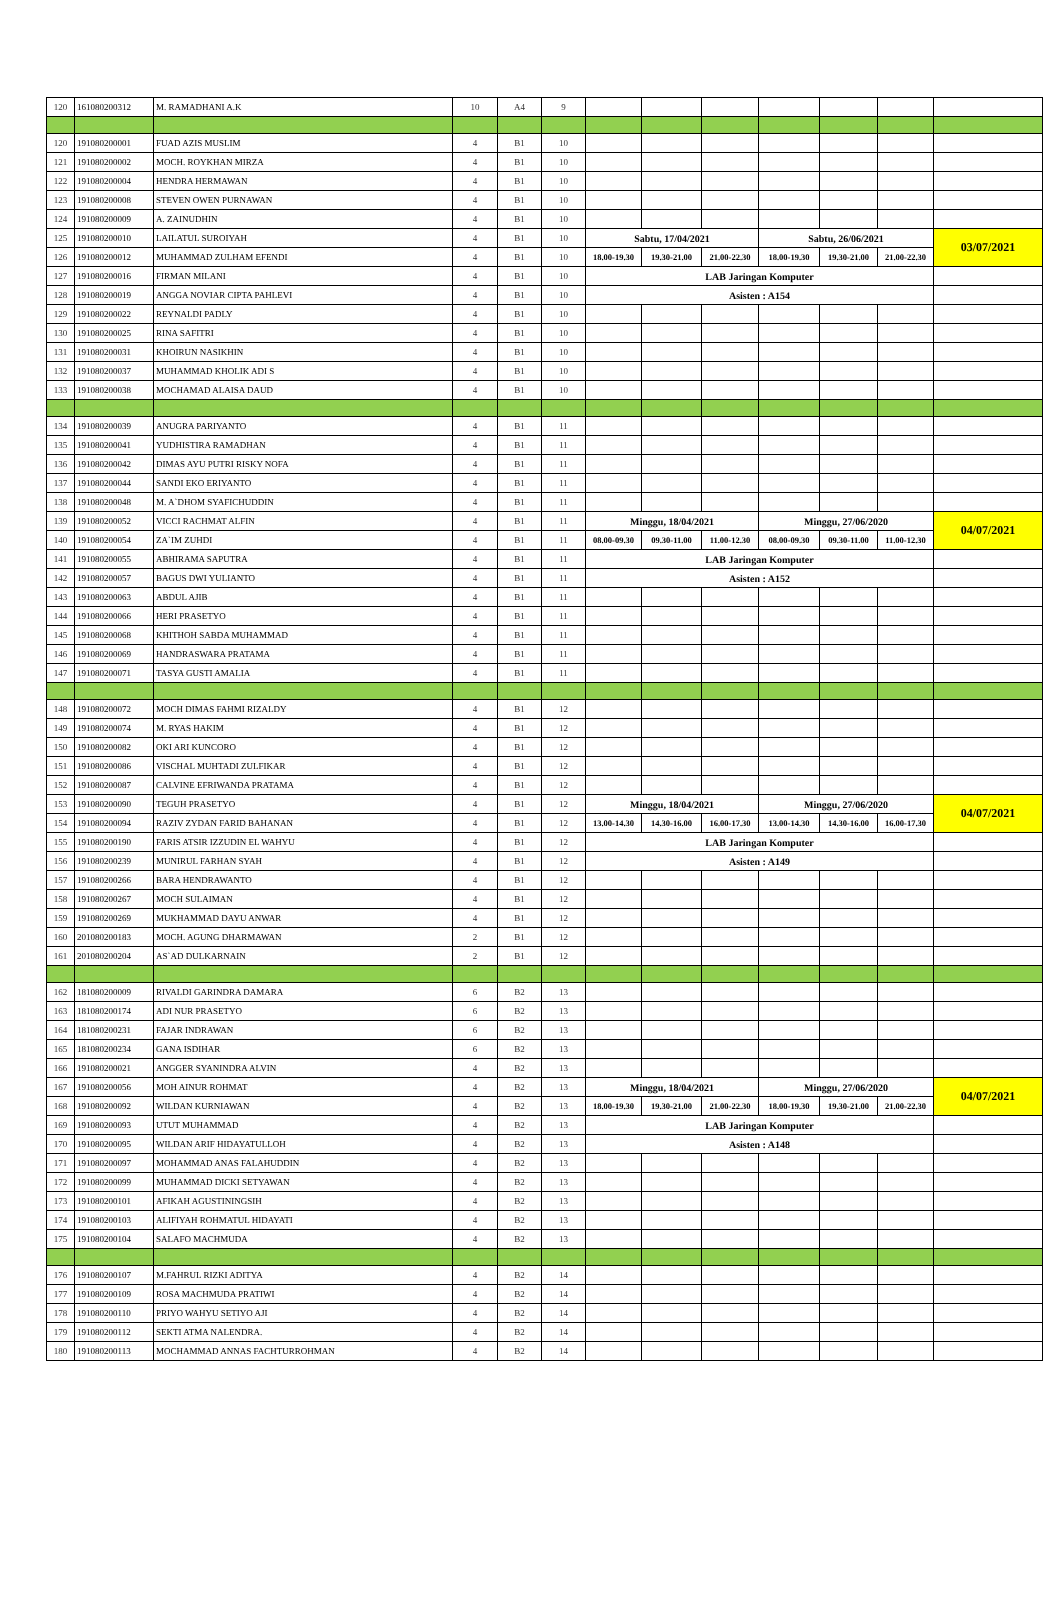| 120 | 161080200312 | M. RAMADHANI A.K | 10 | A4 | 9 | | | | | | | |
| 120 | 191080200001 | FUAD AZIS MUSLIM | 4 | B1 | 10 | | | | | | | |
| 121 | 191080200002 | MOCH. ROYKHAN MIRZA | 4 | B1 | 10 | | | | | | | |
| 122 | 191080200004 | HENDRA HERMAWAN | 4 | B1 | 10 | | | | | | | |
| 123 | 191080200008 | STEVEN OWEN PURNAWAN | 4 | B1 | 10 | | | | | | | |
| 124 | 191080200009 | A. ZAINUDHIN | 4 | B1 | 10 | | | | | | | |
| 125 | 191080200010 | LAILATUL SUROIYAH | 4 | B1 | 10 | Sabtu, 17/04/2021 | | | Sabtu, 26/06/2021 | | | 03/07/2021 |
| 126 | 191080200012 | MUHAMMAD ZULHAM EFENDI | 4 | B1 | 10 | 18.00-19.30 | 19.30-21.00 | 21.00-22.30 | 18.00-19.30 | 19.30-21.00 | 21.00-22.30 | |
| 127 | 191080200016 | FIRMAN MILANI | 4 | B1 | 10 | LAB Jaringan Komputer | | | | | | |
| 128 | 191080200019 | ANGGA NOVIAR CIPTA PAHLEVI | 4 | B1 | 10 | Asisten : A154 | | | | | | |
| 129 | 191080200022 | REYNALDI PADLY | 4 | B1 | 10 | | | | | | | |
| 130 | 191080200025 | RINA SAFITRI | 4 | B1 | 10 | | | | | | | |
| 131 | 191080200031 | KHOIRUN NASIKHIN | 4 | B1 | 10 | | | | | | | |
| 132 | 191080200037 | MUHAMMAD KHOLIK ADI S | 4 | B1 | 10 | | | | | | | |
| 133 | 191080200038 | MOCHAMAD ALAISA DAUD | 4 | B1 | 10 | | | | | | | |
| 134 | 191080200039 | ANUGRA PARIYANTO | 4 | B1 | 11 | | | | | | | |
| 135 | 191080200041 | YUDHISTIRA RAMADHAN | 4 | B1 | 11 | | | | | | | |
| 136 | 191080200042 | DIMAS AYU PUTRI RISKY NOFA | 4 | B1 | 11 | | | | | | | |
| 137 | 191080200044 | SANDI EKO ERIYANTO | 4 | B1 | 11 | | | | | | | |
| 138 | 191080200048 | M. A`DHOM SYAFICHUDDIN | 4 | B1 | 11 | | | | | | | |
| 139 | 191080200052 | VICCI RACHMAT ALFIN | 4 | B1 | 11 | Minggu, 18/04/2021 | | | Minggu, 27/06/2020 | | | 04/07/2021 |
| 140 | 191080200054 | ZA`IM ZUHDI | 4 | B1 | 11 | 08.00-09.30 | 09.30-11.00 | 11.00-12.30 | 08.00-09.30 | 09.30-11.00 | 11.00-12.30 | |
| 141 | 191080200055 | ABHIRAMA SAPUTRA | 4 | B1 | 11 | LAB Jaringan Komputer | | | | | | |
| 142 | 191080200057 | BAGUS DWI YULIANTO | 4 | B1 | 11 | Asisten : A152 | | | | | | |
| 143 | 191080200063 | ABDUL AJIB | 4 | B1 | 11 | | | | | | | |
| 144 | 191080200066 | HERI PRASETYO | 4 | B1 | 11 | | | | | | | |
| 145 | 191080200068 | KHITHOH SABDA MUHAMMAD | 4 | B1 | 11 | | | | | | | |
| 146 | 191080200069 | HANDRASWARA PRATAMA | 4 | B1 | 11 | | | | | | | |
| 147 | 191080200071 | TASYA GUSTI AMALIA | 4 | B1 | 11 | | | | | | | |
| 148 | 191080200072 | MOCH DIMAS FAHMI RIZALDY | 4 | B1 | 12 | | | | | | | |
| 149 | 191080200074 | M. RYAS HAKIM | 4 | B1 | 12 | | | | | | | |
| 150 | 191080200082 | OKI ARI KUNCORO | 4 | B1 | 12 | | | | | | | |
| 151 | 191080200086 | VISCHAL MUHTADI ZULFIKAR | 4 | B1 | 12 | | | | | | | |
| 152 | 191080200087 | CALVINE EFRIWANDA PRATAMA | 4 | B1 | 12 | | | | | | | |
| 153 | 191080200090 | TEGUH PRASETYO | 4 | B1 | 12 | Minggu, 18/04/2021 | | | Minggu, 27/06/2020 | | | 04/07/2021 |
| 154 | 191080200094 | RAZIV ZYDAN FARID BAHANAN | 4 | B1 | 12 | 13.00-14.30 | 14.30-16.00 | 16.00-17.30 | 13.00-14.30 | 14.30-16.00 | 16.00-17.30 | |
| 155 | 191080200190 | FARIS ATSIR IZZUDIN EL WAHYU | 4 | B1 | 12 | LAB Jaringan Komputer | | | | | | |
| 156 | 191080200239 | MUNIRUL FARHAN SYAH | 4 | B1 | 12 | Asisten : A149 | | | | | | |
| 157 | 191080200266 | BARA HENDRAWANTO | 4 | B1 | 12 | | | | | | | |
| 158 | 191080200267 | MOCH SULAIMAN | 4 | B1 | 12 | | | | | | | |
| 159 | 191080200269 | MUKHAMMAD DAYU ANWAR | 4 | B1 | 12 | | | | | | | |
| 160 | 201080200183 | MOCH. AGUNG DHARMAWAN | 2 | B1 | 12 | | | | | | | |
| 161 | 201080200204 | AS`AD DULKARNAIN | 2 | B1 | 12 | | | | | | | |
| 162 | 181080200009 | RIVALDI GARINDRA DAMARA | 6 | B2 | 13 | | | | | | | |
| 163 | 181080200174 | ADI NUR PRASETYO | 6 | B2 | 13 | | | | | | | |
| 164 | 181080200231 | FAJAR INDRAWAN | 6 | B2 | 13 | | | | | | | |
| 165 | 181080200234 | GANA ISDIHAR | 6 | B2 | 13 | | | | | | | |
| 166 | 191080200021 | ANGGER SYANINDRA ALVIN | 4 | B2 | 13 | | | | | | | |
| 167 | 191080200056 | MOH AINUR ROHMAT | 4 | B2 | 13 | Minggu, 18/04/2021 | | | Minggu, 27/06/2020 | | | 04/07/2021 |
| 168 | 191080200092 | WILDAN KURNIAWAN | 4 | B2 | 13 | 18.00-19.30 | 19.30-21.00 | 21.00-22.30 | 18.00-19.30 | 19.30-21.00 | 21.00-22.30 | |
| 169 | 191080200093 | UTUT MUHAMMAD | 4 | B2 | 13 | LAB Jaringan Komputer | | | | | | |
| 170 | 191080200095 | WILDAN ARIF HIDAYATULLOH | 4 | B2 | 13 | Asisten : A148 | | | | | | |
| 171 | 191080200097 | MOHAMMAD ANAS FALAHUDDIN | 4 | B2 | 13 | | | | | | | |
| 172 | 191080200099 | MUHAMMAD DICKI SETYAWAN | 4 | B2 | 13 | | | | | | | |
| 173 | 191080200101 | AFIKAH AGUSTININGSIH | 4 | B2 | 13 | | | | | | | |
| 174 | 191080200103 | ALIFIYAH ROHMATUL HIDAYATI | 4 | B2 | 13 | | | | | | | |
| 175 | 191080200104 | SALAFO MACHMUDA | 4 | B2 | 13 | | | | | | | |
| 176 | 191080200107 | M.FAHRUL RIZKI ADITYA | 4 | B2 | 14 | | | | | | | |
| 177 | 191080200109 | ROSA MACHMUDA PRATIWI | 4 | B2 | 14 | | | | | | | |
| 178 | 191080200110 | PRIYO WAHYU SETIYO AJI | 4 | B2 | 14 | | | | | | | |
| 179 | 191080200112 | SEKTI ATMA NALENDRA. | 4 | B2 | 14 | | | | | | | |
| 180 | 191080200113 | MOCHAMMAD ANNAS FACHTURROHMAN | 4 | B2 | 14 | | | | | | | |